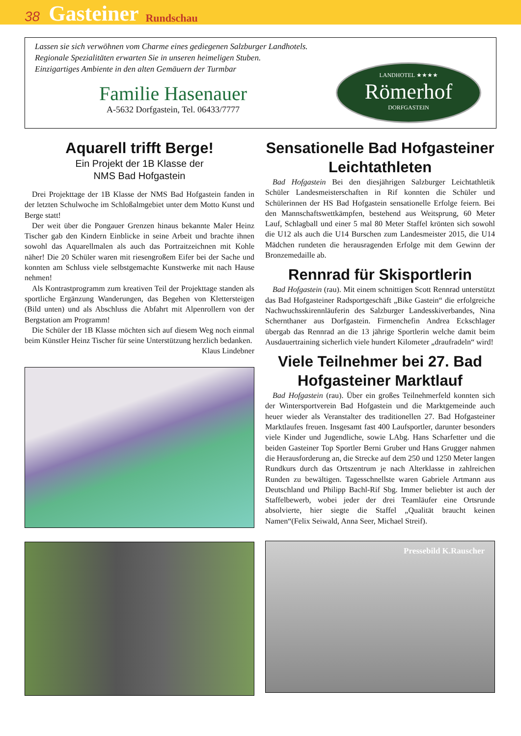38 Gasteiner Rundschau
Lassen sie sich verwöhnen vom Charme eines gediegenen Salzburger Landhotels.
Regionale Spezialitäten erwarten Sie in unseren heimeligen Stuben.
Einzigartiges Ambiente in den alten Gemäuern der Turmbar
Familie Hasenauer
A-5632 Dorfgastein, Tel. 06433/7777
LANDHOTEL ★★★★
Römerhof
DORFGASTEIN
Aquarell trifft Berge!
Ein Projekt der 1B Klasse der
NMS Bad Hofgastein
Drei Projekttage der 1B Klasse der NMS Bad Hofgastein fanden in der letzten Schulwoche im Schloßalmgebiet unter dem Motto Kunst und Berge statt!
Der weit über die Pongauer Grenzen hinaus bekannte Maler Heinz Tischer gab den Kindern Einblicke in seine Arbeit und brachte ihnen sowohl das Aquarellmalen als auch das Portraitzeichnen mit Kohle näher! Die 20 Schüler waren mit riesengroßem Eifer bei der Sache und konnten am Schluss viele selbstgemachte Kunstwerke mit nach Hause nehmen!
Als Kontrastprogramm zum kreativen Teil der Projekttage standen als sportliche Ergänzung Wanderungen, das Begehen von Klettersteigen (Bild unten) und als Abschluss die Abfahrt mit Alpenrollern von der Bergstation am Programm!
Die Schüler der 1B Klasse möchten sich auf diesem Weg noch einmal beim Künstler Heinz Tischer für seine Unterstützung herzlich bedanken.
Klaus Lindebner
Sensationelle Bad Hofgasteiner Leichtathleten
Bad Hofgastein Bei den diesjährigen Salzburger Leichtathletik Schüler Landesmeisterschaften in Rif konnten die Schüler und Schülerinnen der HS Bad Hofgastein sensationelle Erfolge feiern. Bei den Mannschaftswettkämpfen, bestehend aus Weitsprung, 60 Meter Lauf, Schlagball und einer 5 mal 80 Meter Staffel krönten sich sowohl die U12 als auch die U14 Burschen zum Landesmeister 2015, die U14 Mädchen rundeten die herausragenden Erfolge mit dem Gewinn der Bronzemedaille ab.
Rennrad für Skisportlerin
Bad Hofgastein (rau). Mit einem schnittigen Scott Rennrad unterstützt das Bad Hofgasteiner Radsportgeschäft „Bike Gastein“ die erfolgreiche Nachwuchsskirennläuferin des Salzburger Landesskiverbandes, Nina Schernthaner aus Dorfgastein. Firmenchefin Andrea Eckschlager übergab das Rennrad an die 13 jährige Sportlerin welche damit beim Ausdauertraining sicherlich viele hundert Kilometer „draufradeln“ wird!
Viele Teilnehmer bei 27. Bad Hofgasteiner Marktlauf
Bad Hofgastein (rau). Über ein großes Teilnehmerfeld konnten sich der Wintersportverein Bad Hofgastein und die Marktgemeinde auch heuer wieder als Veranstalter des traditionellen 27. Bad Hofgasteiner Marktlaufes freuen. Insgesamt fast 400 Laufsportler, darunter besonders viele Kinder und Jugendliche, sowie LAbg. Hans Scharfetter und die beiden Gasteiner Top Sportler Berni Gruber und Hans Grugger nahmen die Herausforderung an, die Strecke auf dem 250 und 1250 Meter langen Rundkurs durch das Ortszentrum je nach Alterklasse in zahlreichen Runden zu bewältigen. Tagesschnellste waren Gabriele Artmann aus Deutschland und Philipp Bachl-Rif Sbg. Immer beliebter ist auch der Staffelbewerb, wobei jeder der drei Teamläufer eine Ortsrunde absolvierte, hier siegte die Staffel „Qualität braucht keinen Namen“(Felix Seiwald, Anna Seer, Michael Streif).
Pressebild K.Rauscher